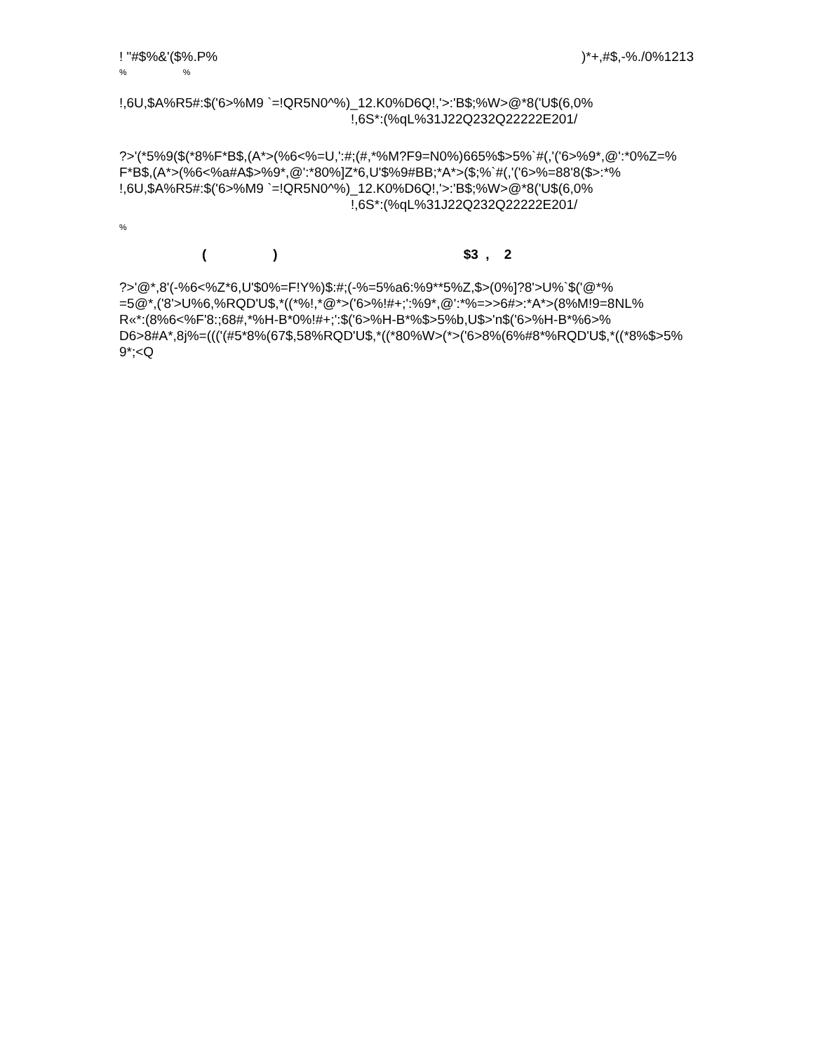! "#$%&'($%.P%)*+,#$,-%./0%1213
% %
!,6U,$A%R5#:$('6>%M9 `=!QR5N0^%)_12.K0%D6Q!,'>:'B$;%W>@*8('U$(6,0%
!,6S*:(%qL%31J22Q232Q22222E201/
?>'(*5%9($(*8%F*B$,(A*>(%6<%=U,':#;(#,*%M?F9=N0%)665%$>5%`#(,'('6>%9*,@':*0%Z=%
F*B$,(A*>(%6<%a#A$>%9*,@':*80%]Z*6,U'$%9#BB;*A*>($;%`#(,'('6>%=88'8($>:*%
!,6U,$A%R5#:$('6>%M9 `=!QR5N0^%)_12.K0%D6Q!,'>:'B$;%W>@*8('U$(6,0%
!,6S*:(%qL%31J22Q232Q22222E201/
%
() $3 , 2
?>'@*,8'(-%6<%Z*6,U'$0%=F!Y%)$:#;(-%=5%a6:%9**5%Z,$>(0%]?8'>U%`$('@*%
=5@*,('8'>U%6,%RQD'U$,*((*%!,*@*>('6>%!#+;':%9*,@':*%=>>6#>:*A*>(8%M!9=8NL%
R«*:(8%6<%F'8:;68#,*%H-B*0%!#+;':$('6>%H-B*%$>5%b,U$>'n$('6>%H-B*%6>%
D6>8#A*,8j%=((('(#5*8%(67$,58%RQD'U$,*((*80%W>(*>('6>8%(6%#8*%RQD'U$,*((*8%$>5%
9*;<Q